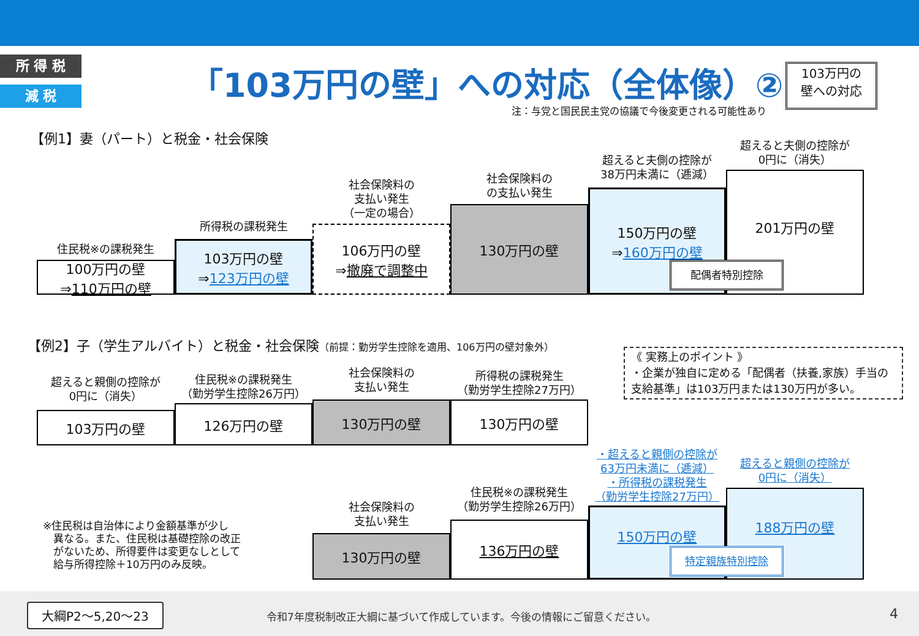所 得 税
減 税 「103万円の壁」への対応（全体像）②
注：与党と国民民主党の協議で今後変更される可能性あり
103万円の
壁への対応
【例1】妻（パート）と税金・社会保険
住民税※の課税発生
100万円の壁
⇒110万円の壁
所得税の課税発生
103万円の壁
⇒123万円の壁
社会保険料の
支払い発生
（一定の場合）
106万円の壁
⇒撤廃で調整中
社会保険料の
の支払い発生
130万円の壁
超えると夫側の控除が
38万円未満に（逓減）
150万円の壁
⇒160万円の壁
超えると夫側の控除が
0円に（消失）
201万円の壁
配偶者特別控除
【例2】子（学生アルバイト）と税金・社会保険（前提：勤労学生控除を適用、106万円の壁対象外）
超えると親側の控除が
0円に（消失）
103万円の壁
住民税※の課税発生
（勤労学生控除26万円）
126万円の壁
社会保険料の
支払い発生
130万円の壁
所得税の課税発生
（勤労学生控除27万円）
130万円の壁
《 実務上のポイント 》
・企業が独自に定める「配偶者（扶養,家族）手当の
支給基準」は103万円または130万円が多い。
・超えると親側の控除が
63万円未満に（逓減）
・所得税の課税発生
（勤労学生控除27万円）
超えると親側の控除が
0円に（消失）
※住民税は自治体により金額基準が少し
　異なる。また、住民税は基礎控除の改正
　がないため、所得要件は変更なしとして
　給与所得控除＋10万円のみ反映。
社会保険料の
支払い発生
130万円の壁
住民税※の課税発生
（勤労学生控除26万円）
136万円の壁
150万円の壁
188万円の壁
特定親族特別控除
大綱P2～5,20～23
令和7年度税制改正大綱に基づいて作成しています。今後の情報にご留意ください。
4